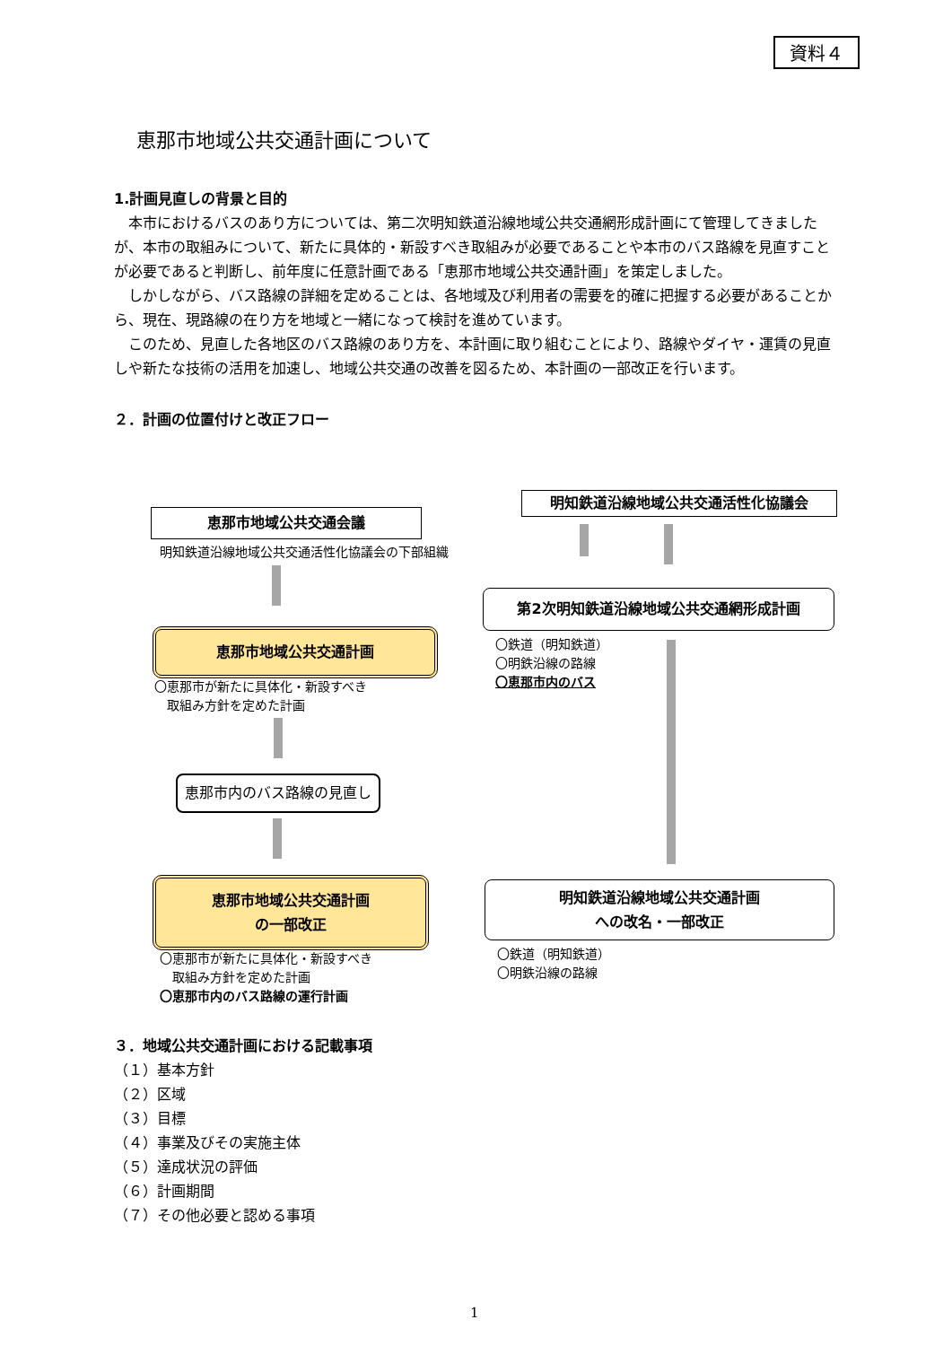資料４
恵那市地域公共交通計画について
1.計画見直しの背景と目的
本市におけるバスのあり方については、第二次明知鉄道沿線地域公共交通網形成計画にて管理してきましたが、本市の取組みについて、新たに具体的・新設すべき取組みが必要であることや本市のバス路線を見直すことが必要であると判断し、前年度に任意計画である「恵那市地域公共交通計画」を策定しました。
しかしながら、バス路線の詳細を定めることは、各地域及び利用者の需要を的確に把握する必要があることから、現在、現路線の在り方を地域と一緒になって検討を進めています。
このため、見直した各地区のバス路線のあり方を、本計画に取り組むことにより、路線やダイヤ・運賃の見直しや新たな技術の活用を加速し、地域公共交通の改善を図るため、本計画の一部改正を行います。
２．計画の位置付けと改正フロー
明知鉄道沿線地域公共交通活性化協議会
恵那市地域公共交通会議
明知鉄道沿線地域公共交通活性化協議会の下部組織
第2次明知鉄道沿線地域公共交通網形成計画
恵那市地域公共交通計画
〇鉄道（明知鉄道）
〇明鉄沿線の路線
〇恵那市内のバス
〇恵那市が新たに具体化・新設すべき
　取組み方針を定めた計画
恵那市内のバス路線の見直し
恵那市地域公共交通計画
の一部改正
明知鉄道沿線地域公共交通計画
への改名・一部改正
〇恵那市が新たに具体化・新設すべき
　取組み方針を定めた計画
〇恵那市内のバス路線の運行計画
〇鉄道（明知鉄道）
〇明鉄沿線の路線
３．地域公共交通計画における記載事項
（１）基本方針
（２）区域
（３）目標
（４）事業及びその実施主体
（５）達成状況の評価
（６）計画期間
（７）その他必要と認める事項
1